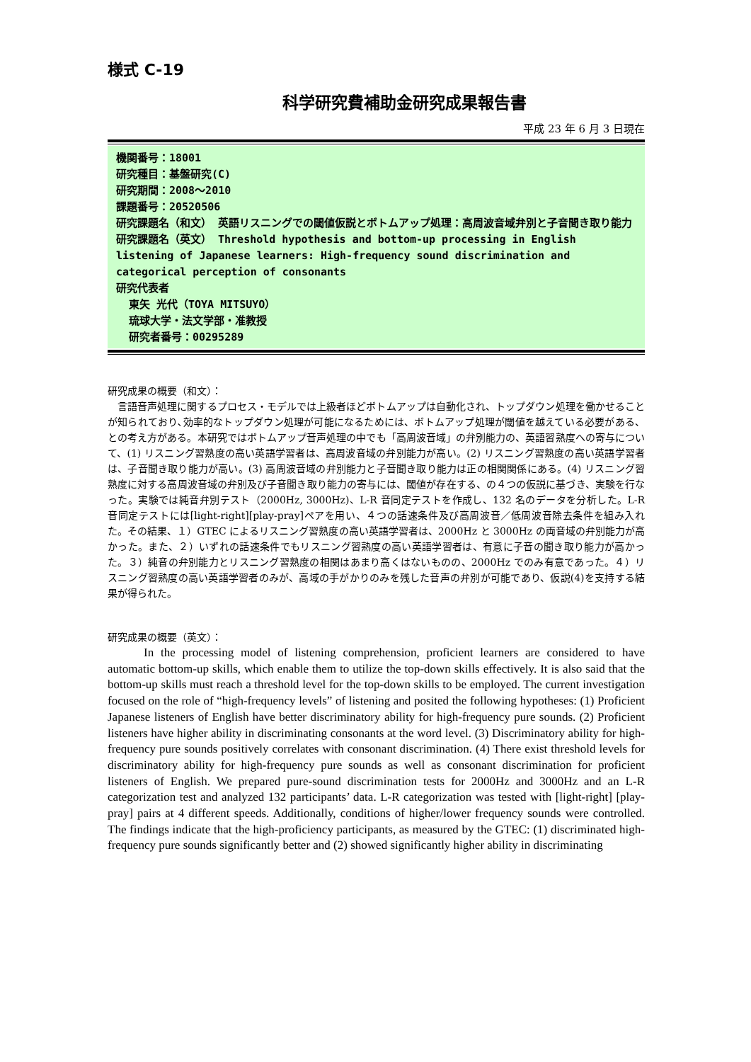様式 C-19
科学研究費補助金研究成果報告書
平成 23 年 6 月 3 日現在
機関番号：18001
研究種目：基盤研究(C)
研究期間：2008～2010
課題番号：20520506
研究課題名（和文） 英語リスニングでの閾値仮説とボトムアップ処理：高周波音域弁別と子音聞き取り能力
研究課題名（英文） Threshold hypothesis and bottom-up processing in English listening of Japanese learners: High-frequency sound discrimination and categorical perception of consonants
研究代表者
東矢 光代（TOYA MITSUYO）
琉球大学・法文学部・准教授
研究者番号：00295289
研究成果の概要（和文）：
言語音声処理に関するプロセス・モデルでは上級者ほどボトムアップは自動化され、トップダウン処理を働かせることが知られており､効率的なトップダウン処理が可能になるためには、ボトムアップ処理が閾値を越えている必要がある、との考え方がある。本研究ではボトムアップ音声処理の中でも「高周波音域」の弁別能力の、英語習熟度への寄与について、(1) リスニング習熟度の高い英語学習者は、高周波音域の弁別能力が高い。(2) リスニング習熟度の高い英語学習者は、子音聞き取り能力が高い。(3) 高周波音域の弁別能力と子音聞き取り能力は正の相関関係にある。(4) リスニング習熟度に対する高周波音域の弁別及び子音聞き取り能力の寄与には、閾値が存在する、の４つの仮説に基づき、実験を行なった。実験では純音弁別テスト（2000Hz, 3000Hz)、L-R 音同定テストを作成し、132 名のデータを分析した。L-R 音同定テストには[light-right][play-pray]ペアを用い、４つの話速条件及び高周波音／低周波音除去条件を組み入れた。その結果、１）GTEC によるリスニング習熟度の高い英語学習者は、2000Hz と 3000Hz の両音域の弁別能力が高かった。また、２）いずれの話速条件でもリスニング習熟度の高い英語学習者は、有意に子音の聞き取り能力が高かった。３）純音の弁別能力とリスニング習熟度の相関はあまり高くはないものの、2000Hz でのみ有意であった。４）リスニング習熟度の高い英語学習者のみが、高域の手がかりのみを残した音声の弁別が可能であり、仮説(4)を支持する結果が得られた。
研究成果の概要（英文）：
In the processing model of listening comprehension, proficient learners are considered to have automatic bottom-up skills, which enable them to utilize the top-down skills effectively. It is also said that the bottom-up skills must reach a threshold level for the top-down skills to be employed. The current investigation focused on the role of “high-frequency levels” of listening and posited the following hypotheses: (1) Proficient Japanese listeners of English have better discriminatory ability for high-frequency pure sounds. (2) Proficient listeners have higher ability in discriminating consonants at the word level. (3) Discriminatory ability for high-frequency pure sounds positively correlates with consonant discrimination. (4) There exist threshold levels for discriminatory ability for high-frequency pure sounds as well as consonant discrimination for proficient listeners of English. We prepared pure-sound discrimination tests for 2000Hz and 3000Hz and an L-R categorization test and analyzed 132 participants’ data. L-R categorization was tested with [light-right] [play-pray] pairs at 4 different speeds. Additionally, conditions of higher/lower frequency sounds were controlled. The findings indicate that the high-proficiency participants, as measured by the GTEC: (1) discriminated high-frequency pure sounds significantly better and (2) showed significantly higher ability in discriminating